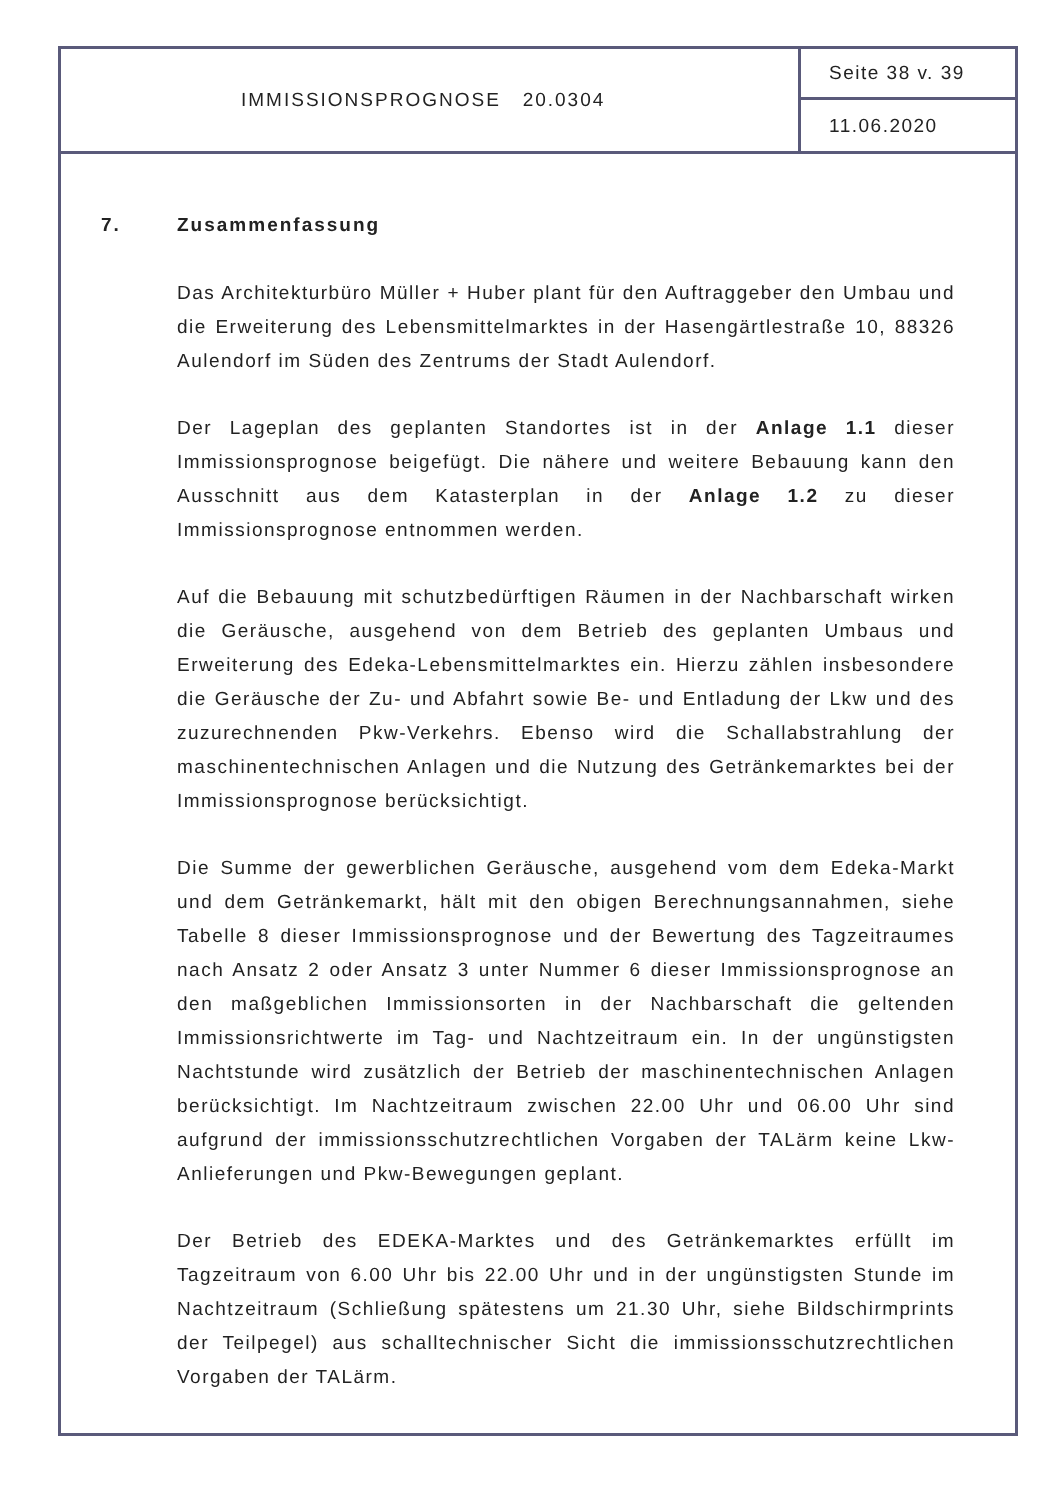IMMISSIONSPROGNOSE 20.0304
Seite 38 v. 39
11.06.2020
7. Zusammenfassung
Das Architekturbüro Müller + Huber plant für den Auftraggeber den Umbau und die Erweiterung des Lebensmittelmarktes in der Hasengärtlestraße 10, 88326 Aulendorf im Süden des Zentrums der Stadt Aulendorf.
Der Lageplan des geplanten Standortes ist in der Anlage 1.1 dieser Immissionsprognose beigefügt. Die nähere und weitere Bebauung kann den Ausschnitt aus dem Katasterplan in der Anlage 1.2 zu dieser Immissionsprognose entnommen werden.
Auf die Bebauung mit schutzbedürftigen Räumen in der Nachbarschaft wirken die Geräusche, ausgehend von dem Betrieb des geplanten Umbaus und Erweiterung des Edeka-Lebensmittelmarktes ein. Hierzu zählen insbesondere die Geräusche der Zu- und Abfahrt sowie Be- und Entladung der Lkw und des zuzurechnenden Pkw-Verkehrs. Ebenso wird die Schallabstrahlung der maschinentechnischen Anlagen und die Nutzung des Getränkemarktes bei der Immissionsprognose berücksichtigt.
Die Summe der gewerblichen Geräusche, ausgehend vom dem Edeka-Markt und dem Getränkemarkt, hält mit den obigen Berechnungsannahmen, siehe Tabelle 8 dieser Immissionsprognose und der Bewertung des Tagzeitraumes nach Ansatz 2 oder Ansatz 3 unter Nummer 6 dieser Immissionsprognose an den maßgeblichen Immissionsorten in der Nachbarschaft die geltenden Immissionsrichtwerte im Tag- und Nachtzeitraum ein. In der ungünstigsten Nachtstunde wird zusätzlich der Betrieb der maschinentechnischen Anlagen berücksichtigt. Im Nachtzeitraum zwischen 22.00 Uhr und 06.00 Uhr sind aufgrund der immissionsschutzrechtlichen Vorgaben der TALärm keine Lkw-Anlieferungen und Pkw-Bewegungen geplant.
Der Betrieb des EDEKA-Marktes und des Getränkemarktes erfüllt im Tagzeitraum von 6.00 Uhr bis 22.00 Uhr und in der ungünstigsten Stunde im Nachtzeitraum (Schließung spätestens um 21.30 Uhr, siehe Bildschirmprints der Teilpegel) aus schalltechnischer Sicht die immissionsschutzrechtlichen Vorgaben der TALärm.